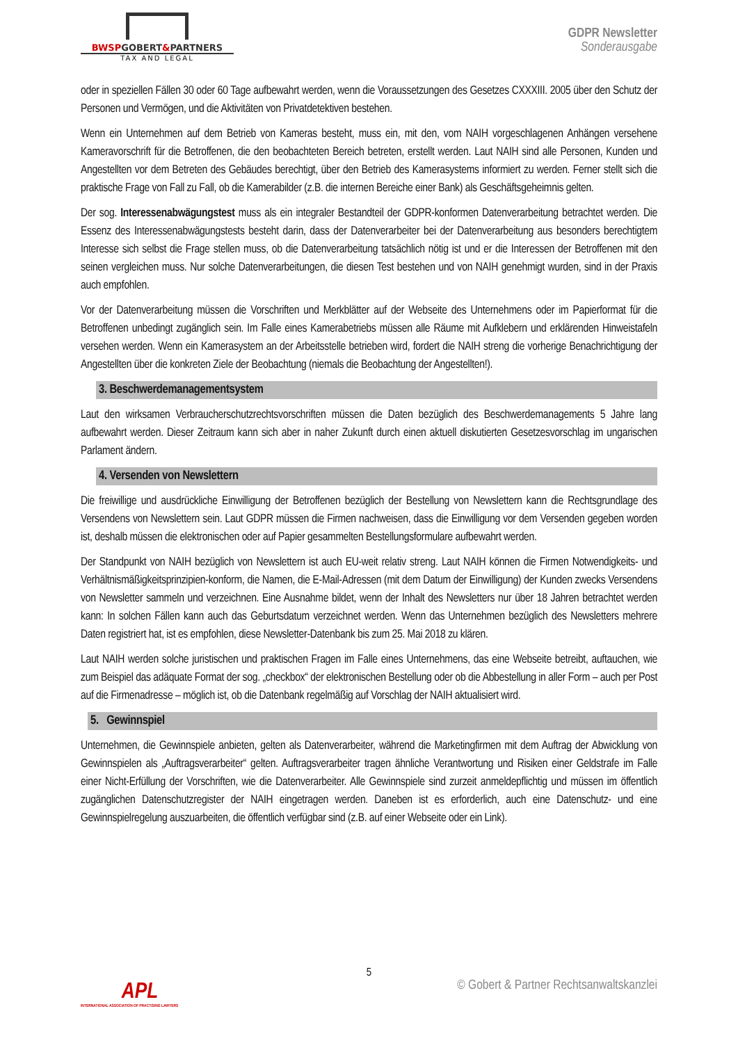BWSPGOBERT&PARTNERS
TAX AND LEGAL
GDPR Newsletter
Sonderausgabe
oder in speziellen Fällen 30 oder 60 Tage aufbewahrt werden, wenn die Voraussetzungen des Gesetzes CXXXIII. 2005 über den Schutz der Personen und Vermögen, und die Aktivitäten von Privatdetektiven bestehen.
Wenn ein Unternehmen auf dem Betrieb von Kameras besteht, muss ein, mit den, vom NAIH vorgeschlagenen Anhängen versehene Kameravorschrift für die Betroffenen, die den beobachteten Bereich betreten, erstellt werden. Laut NAIH sind alle Personen, Kunden und Angestellten vor dem Betreten des Gebäudes berechtigt, über den Betrieb des Kamerasystems informiert zu werden. Ferner stellt sich die praktische Frage von Fall zu Fall, ob die Kamerabilder (z.B. die internen Bereiche einer Bank) als Geschäftsgeheimnis gelten.
Der sog. Interessenabwägungstest muss als ein integraler Bestandteil der GDPR-konformen Datenverarbeitung betrachtet werden. Die Essenz des Interessenabwägungstests besteht darin, dass der Datenverarbeiter bei der Datenverarbeitung aus besonders berechtigtem Interesse sich selbst die Frage stellen muss, ob die Datenverarbeitung tatsächlich nötig ist und er die Interessen der Betroffenen mit den seinen vergleichen muss. Nur solche Datenverarbeitungen, die diesen Test bestehen und von NAIH genehmigt wurden, sind in der Praxis auch empfohlen.
Vor der Datenverarbeitung müssen die Vorschriften und Merkblätter auf der Webseite des Unternehmens oder im Papierformat für die Betroffenen unbedingt zugänglich sein. Im Falle eines Kamerabetriebs müssen alle Räume mit Aufklebern und erklärenden Hinweistafeln versehen werden. Wenn ein Kamerasystem an der Arbeitsstelle betrieben wird, fordert die NAIH streng die vorherige Benachrichtigung der Angestellten über die konkreten Ziele der Beobachtung (niemals die Beobachtung der Angestellten!).
3. Beschwerdemanagementsystem
Laut den wirksamen Verbraucherschutzrechtsvorschriften müssen die Daten bezüglich des Beschwerdemanagements 5 Jahre lang aufbewahrt werden. Dieser Zeitraum kann sich aber in naher Zukunft durch einen aktuell diskutierten Gesetzesvorschlag im ungarischen Parlament ändern.
4. Versenden von Newslettern
Die freiwillige und ausdrückliche Einwilligung der Betroffenen bezüglich der Bestellung von Newslettern kann die Rechtsgrundlage des Versendens von Newslettern sein. Laut GDPR müssen die Firmen nachweisen, dass die Einwilligung vor dem Versenden gegeben worden ist, deshalb müssen die elektronischen oder auf Papier gesammelten Bestellungsformulare aufbewahrt werden.
Der Standpunkt von NAIH bezüglich von Newslettern ist auch EU-weit relativ streng. Laut NAIH können die Firmen Notwendigkeits- und Verhältnismäßigkeitsprinzipien-konform, die Namen, die E-Mail-Adressen (mit dem Datum der Einwilligung) der Kunden zwecks Versendens von Newsletter sammeln und verzeichnen. Eine Ausnahme bildet, wenn der Inhalt des Newsletters nur über 18 Jahren betrachtet werden kann: In solchen Fällen kann auch das Geburtsdatum verzeichnet werden. Wenn das Unternehmen bezüglich des Newsletters mehrere Daten registriert hat, ist es empfohlen, diese Newsletter-Datenbank bis zum 25. Mai 2018 zu klären.
Laut NAIH werden solche juristischen und praktischen Fragen im Falle eines Unternehmens, das eine Webseite betreibt, auftauchen, wie zum Beispiel das adäquate Format der sog. „checkbox“ der elektronischen Bestellung oder ob die Abbestellung in aller Form – auch per Post auf die Firmenadresse – möglich ist, ob die Datenbank regelmäßig auf Vorschlag der NAIH aktualisiert wird.
5. Gewinnspiel
Unternehmen, die Gewinnspiele anbieten, gelten als Datenverarbeiter, während die Marketingfirmen mit dem Auftrag der Abwicklung von Gewinnspielen als „Auftragsverarbeiter“ gelten. Auftragsverarbeiter tragen ähnliche Verantwortung und Risiken einer Geldstrafe im Falle einer Nicht-Erfüllung der Vorschriften, wie die Datenverarbeiter. Alle Gewinnspiele sind zurzeit anmeldepflichtig und müssen im öffentlich zugänglichen Datenschutzregister der NAIH eingetragen werden. Daneben ist es erforderlich, auch eine Datenschutz- und eine Gewinnspielregelung auszuarbeiten, die öffentlich verfügbar sind (z.B. auf einer Webseite oder ein Link).
5
© Gobert & Partner Rechtsanwaltskanzlei
APL
INTERNATIONAL ASSOCIATION OF PRACTISING LAWYERS